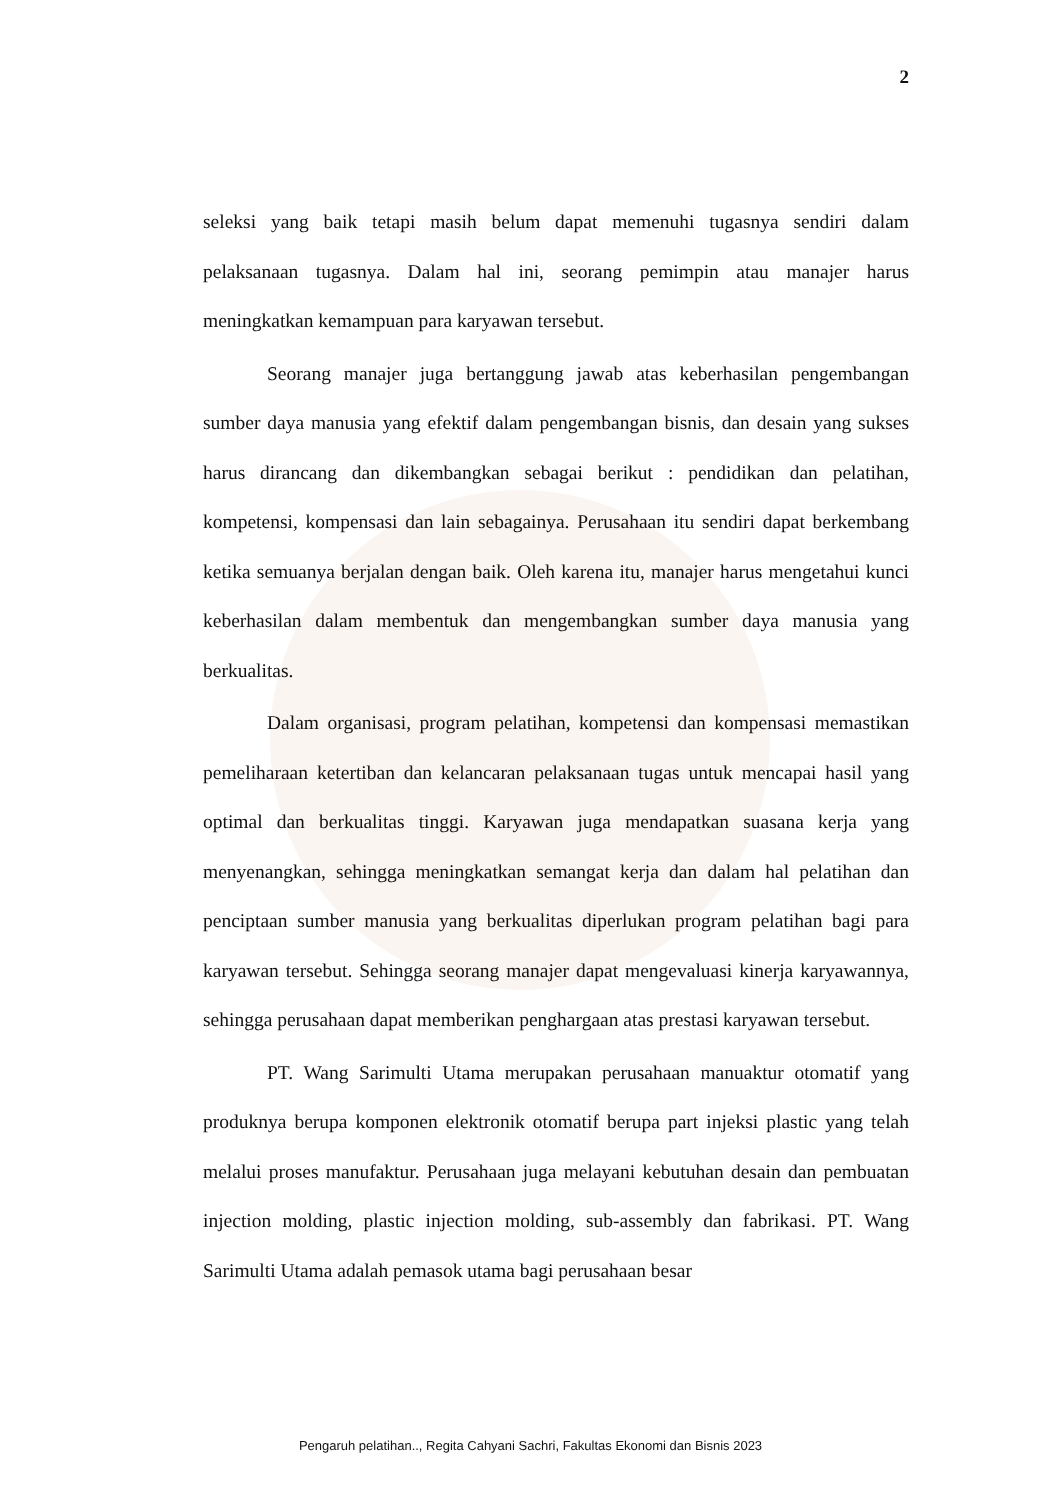2
seleksi yang baik tetapi masih belum dapat memenuhi tugasnya sendiri dalam pelaksanaan tugasnya. Dalam hal ini, seorang pemimpin atau manajer harus meningkatkan kemampuan para karyawan tersebut.
Seorang manajer juga bertanggung jawab atas keberhasilan pengembangan sumber daya manusia yang efektif dalam pengembangan bisnis, dan desain yang sukses harus dirancang dan dikembangkan sebagai berikut : pendidikan dan pelatihan, kompetensi, kompensasi dan lain sebagainya. Perusahaan itu sendiri dapat berkembang ketika semuanya berjalan dengan baik. Oleh karena itu, manajer harus mengetahui kunci keberhasilan dalam membentuk dan mengembangkan sumber daya manusia yang berkualitas.
Dalam organisasi, program pelatihan, kompetensi dan kompensasi memastikan pemeliharaan ketertiban dan kelancaran pelaksanaan tugas untuk mencapai hasil yang optimal dan berkualitas tinggi. Karyawan juga mendapatkan suasana kerja yang menyenangkan, sehingga meningkatkan semangat kerja dan dalam hal pelatihan dan penciptaan sumber manusia yang berkualitas diperlukan program pelatihan bagi para karyawan tersebut. Sehingga seorang manajer dapat mengevaluasi kinerja karyawannya, sehingga perusahaan dapat memberikan penghargaan atas prestasi karyawan tersebut.
PT. Wang Sarimulti Utama merupakan perusahaan manuaktur otomatif yang produknya berupa komponen elektronik otomatif berupa part injeksi plastic yang telah melalui proses manufaktur. Perusahaan juga melayani kebutuhan desain dan pembuatan injection molding, plastic injection molding, sub-assembly dan fabrikasi. PT. Wang Sarimulti Utama adalah pemasok utama bagi perusahaan besar
Pengaruh pelatihan.., Regita Cahyani Sachri, Fakultas Ekonomi dan Bisnis 2023